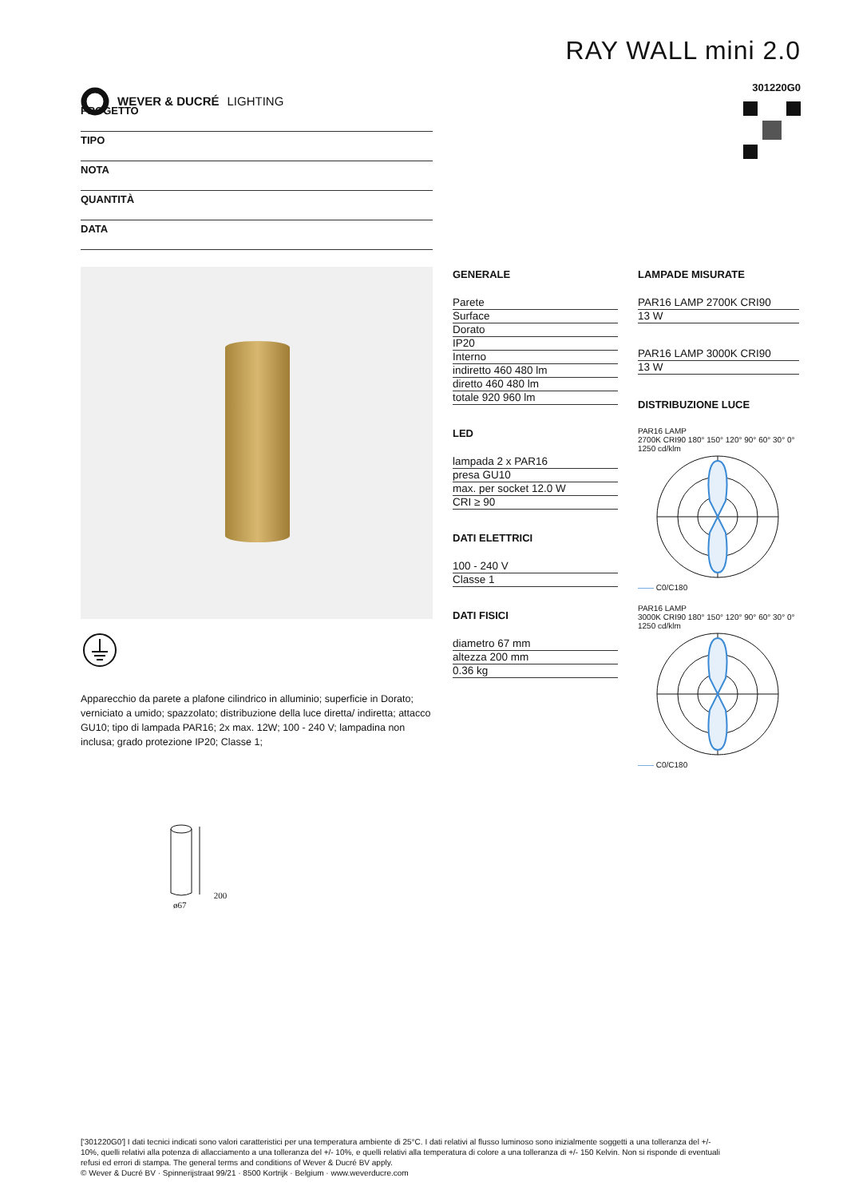WEVER & DUCRÉ LIGHTING
RAY WALL mini 2.0
301220G0
PROGETTO
TIPO
NOTA
QUANTITÀ
DATA
Apparecchio da parete a plafone cilindrico in alluminio; superficie in Dorato; verniciato a umido; spazzolato; distribuzione della luce diretta/ indiretta; attacco GU10; tipo di lampada PAR16; 2x max. 12W; 100 - 240 V; lampadina non inclusa; grado protezione IP20; Classe 1;
GENERALE
Parete
Surface
Dorato
IP20
Interno
indiretto 460 480 lm
diretto 460 480 lm
totale 920 960 lm
LED
lampada 2 x PAR16
presa GU10
max. per socket 12.0 W
CRI ≥ 90
DATI ELETTRICI
100 - 240 V
Classe 1
DATI FISICI
diametro 67 mm
altezza 200 mm
0.36 kg
LAMPADE MISURATE
PAR16 LAMP 2700K CRI90
13 W
PAR16 LAMP 3000K CRI90
13 W
DISTRIBUZIONE LUCE
PAR16 LAMP
2700K CRI90 180° 150° 120° 90° 60° 30° 0° 1250 cd/klm
—— C0/C180
PAR16 LAMP
3000K CRI90 180° 150° 120° 90° 60° 30° 0° 1250 cd/klm
—— C0/C180
200
ø67
['301220G0'] I dati tecnici indicati sono valori caratteristici per una temperatura ambiente di 25°C. I dati relativi al flusso luminoso sono inizialmente soggetti a una tolleranza del +/- 10%, quelli relativi alla potenza di allacciamento a una tolleranza del +/- 10%, e quelli relativi alla temperatura di colore a una tolleranza di +/- 150 Kelvin. Non si risponde di eventuali refusi ed errori di stampa. The general terms and conditions of Wever & Ducré BV apply.
© Wever & Ducré BV · Spinnerijstraat 99/21 · 8500 Kortrijk · Belgium · www.weverducre.com